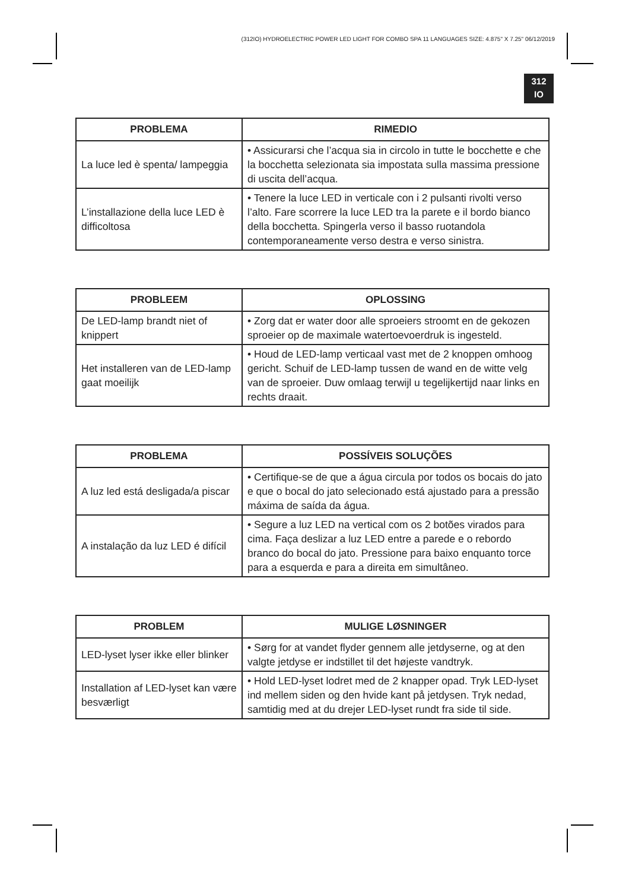(312IO) HYDROELECTRIC POWER LED LIGHT FOR COMBO SPA 11 LANGUAGES SIZE: 4.875" X 7.25" 06/12/2019
312
IO
| PROBLEMA | RIMEDIO |
| --- | --- |
| La luce led è spenta/ lampeggia | • Assicurarsi che l’acqua sia in circolo in tutte le bocchette e che la bocchetta selezionata sia impostata sulla massima pressione di uscita dell’acqua. |
| L’installazione della luce LED è difficoltosa | • Tenere la luce LED in verticale con i 2 pulsanti rivolti verso l’alto. Fare scorrere la luce LED tra la parete e il bordo bianco della bocchetta. Spingerla verso il basso ruotandola contemporaneamente verso destra e verso sinistra. |
| PROBLEEM | OPLOSSING |
| --- | --- |
| De LED-lamp brandt niet of knippert | • Zorg dat er water door alle sproeiers stroomt en de gekozen sproeier op de maximale watertoevoerdruk is ingesteld. |
| Het installeren van de LED-lamp gaat moeilijk | • Houd de LED-lamp verticaal vast met de 2 knoppen omhoog gericht. Schuif de LED-lamp tussen de wand en de witte velg van de sproeier. Duw omlaag terwijl u tegelijkertijd naar links en rechts draait. |
| PROBLEMA | POSSÍVEIS SOLUÇÕES |
| --- | --- |
| A luz led está desligada/a piscar | • Certifique-se de que a água circula por todos os bocais do jato e que o bocal do jato selecionado está ajustado para a pressão máxima de saída da água. |
| A instalação da luz LED é difícil | • Segure a luz LED na vertical com os 2 botões virados para cima. Faça deslizar a luz LED entre a parede e o rebordo branco do bocal do jato. Pressione para baixo enquanto torce para a esquerda e para a direita em simultâneo. |
| PROBLEM | MULIGE LØSNINGER |
| --- | --- |
| LED-lyset lyser ikke eller blinker | • Sørg for at vandet flyder gennem alle jetdyserne, og at den valgte jetdyse er indstillet til det højeste vandtryk. |
| Installation af LED-lyset kan være besværligt | • Hold LED-lyset lodret med de 2 knapper opad. Tryk LED-lyset ind mellem siden og den hvide kant på jetdysen. Tryk nedad, samtidig med at du drejer LED-lyset rundt fra side til side. |